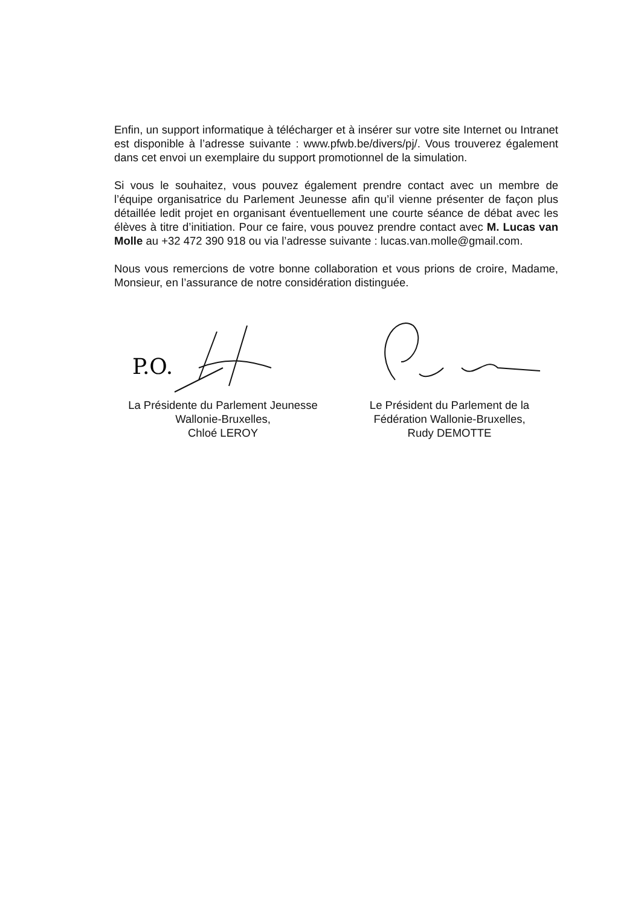Enfin, un support informatique à télécharger et à insérer sur votre site Internet ou Intranet est disponible à l’adresse suivante : www.pfwb.be/divers/pj/. Vous trouverez également dans cet envoi un exemplaire du support promotionnel de la simulation.
Si vous le souhaitez, vous pouvez également prendre contact avec un membre de l’équipe organisatrice du Parlement Jeunesse afin qu’il vienne présenter de façon plus détaillée ledit projet en organisant éventuellement une courte séance de débat avec les élèves à titre d’initiation. Pour ce faire, vous pouvez prendre contact avec M. Lucas van Molle au +32 472 390 918 ou via l’adresse suivante : lucas.van.molle@gmail.com.
Nous vous remercions de votre bonne collaboration et vous prions de croire, Madame, Monsieur, en l’assurance de notre considération distinguée.
P.O.
La Présidente du Parlement Jeunesse
Wallonie-Bruxelles,
Chloé LEROY
Le Président du Parlement de la
Fédération Wallonie-Bruxelles,
Rudy DEMOTTE